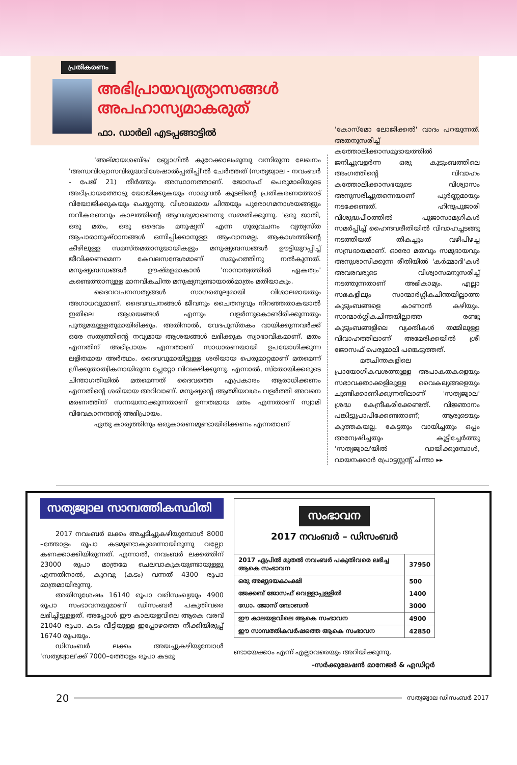പ്രതികരണം
അഭിപ്രായവ്യത്യാസങ്ങൾ
അപഹാസ്യമാകരുത്
ഫാ. ഡാർലി എടപ്പങ്ങാട്ടിൽ
'അല്മായശബ്ദം' ബ്ലോഗിൽ കുറേക്കാലംമുമ്പു വന്നിരുന്ന ലേഖനം 'അന്ധവിശ്വാസവിരുദ്ധവിശേഷാൽപ്പതിപ്പി'ൽ ചേർത്തത് (സത്യജ്വാല - നവംബർ - പേജ് 21) തീർത്തും അസ്ഥാനത്താണ്. ജോസഫ് പെരുമാലിയുടെ അഭിപ്രായത്തോടു യോജിക്കുകയും സാമുവൽ കൂടലിന്റെ പ്രതികരണത്തോട് വിയോജിക്കുകയും ചെയ്യുന്നു. വിശാലമായ ചിന്തയും പുരോഗമനാശയങ്ങളും നവീകരണവും കാലത്തിന്റെ ആവശ്യമാണെന്നു സമ്മതിക്കുന്നു. 'ഒരു ജാതി, ഒരു മതം, ഒരു ദൈവം മനുഷ്യന്' എന്ന ഗുരുവചനം വ്യത്യസ്ത ആചാരാനുഷ്ഠാനങ്ങൾ ഒന്നിപ്പിക്കാനുള്ള ആഹ്വാനമല്ല. ആകാശത്തിന്റെ കീഴിലുള്ള സമസ്തമതാനുയായികളും മനുഷ്യബന്ധങ്ങൾ ഊട്ടിയുറപ്പിച്ച് ജീവിക്കണമെന്ന കേവലസന്ദേശമാണ് സമൂഹത്തിനു നൽകുന്നത്. മനുഷ്യബന്ധങ്ങൾ ഊഷ്മളമാകാൻ 'നാനാത്വത്തിൽ ഏകത്വം' കണ്ടെത്താനുള്ള മാനവികചിന്ത മനുഷ്യനുണ്ടായാൽമാത്രം മതിയാകും.
ദൈവവചനസത്യങ്ങൾ സാഗരതുല്യമായി വിശാലമായതും അഗാധവുമാണ്. ദൈവവചനങ്ങൾ ജീവനും ചൈതന്യവും നിറഞ്ഞതാകയാൽ ഇതിലെ ആശയങ്ങൾ എന്നും വളർന്നുകൊണ്ടിരിക്കുന്നതും പുതുമയുള്ളതുമായിരിക്കും. അതിനാൽ, വേദപുസ്തകം വായിക്കുന്നവർക്ക് ഒരേ സത്യത്തിന്റെ നവ്യമായ ആശയങ്ങൾ ലഭിക്കുക സ്വാഭാവികമാണ്. മതം എന്നതിന് അഭിപ്രായം എന്നതാണ് സാധാരണയായി ഉപയോഗിക്കുന്ന ലളിതമായ അർത്ഥം. ദൈവവുമായിട്ടുള്ള ശരിയായ പെരുമാറ്റമാണ് മതമെന്ന് ഗ്രീക്കുതാത്വികനായിരുന്ന പ്ലേറ്റോ വിവക്ഷിക്കുന്നു. എന്നാൽ, സ്തോയിക്കരുടെ ചിന്താഗതിയിൽ മതമെന്നത് ദൈവത്തെ എപ്രകാരം ആരാധിക്കണം എന്നതിന്റെ ശരിയായ അറിവാണ്. മനുഷ്യന്റെ ആത്മീയവശം വളർത്തി അവനെ മരണത്തിന് സന്നദ്ധനാക്കുന്നതാണ് ഉന്നതമായ മതം എന്നതാണ് സ്വാമി വിവേകാനന്ദന്റെ അഭിപ്രായം.
ഏതു കാര്യത്തിനും ഒരുകാരണമുണ്ടായിരിക്കണം എന്നതാണ്
'കോസ്മോ ലോജിക്കൽ' വാദം പറയുന്നത്. അതനുസരിച്ച് കത്തോലിക്കാസമുദായത്തിൽ ജനിച്ചുവളർന്ന ഒരു കുടുംബത്തിലെ അംഗത്തിന്റെ വിവാഹം കത്തോലിക്കാസഭയുടെ വിശ്വാസം അനുസരിച്ചുതന്നെയാണ് പൂർണ്ണമായും നടക്കേണ്ടത്. ഹിന്ദുപൂജാരി വിശുദ്ധപീഠത്തിൽ പൂജാസാമഗ്രികൾ സമർപ്പിച്ച് ഹൈന്ദവരീതിയിൽ വിവാഹച്ചടങ്ങു നടത്തിയത് തികച്ചും വഴിപിഴച്ച സമ്പ്രദായമാണ്. ഓരോ മതവും സമുദായവും അനുശാസിക്കുന്ന രീതിയിൽ 'കർമ്മാദി'കൾ അവരവരുടെ വിശ്വാസമനുസരിച്ച് നടത്തുന്നതാണ് അഭികാമ്യം. എല്ലാ സഭകളിലും സാന്മാർഗ്ഗികചിന്തയില്ലാത്ത കുടുംബങ്ങളെ കാണാൻ കഴിയും. സാന്മാർഗ്ഗികചിന്തയില്ലാത്ത രണ്ടു കുടുംബങ്ങളിലെ വ്യക്തികൾ തമ്മിലുള്ള വിവാഹത്തിലാണ് അമേരിക്കയിൽ ശ്രീ ജോസഫ് പെരുമാലി പങ്കെടുത്തത്.
മതചിന്തകളിലെ പ്രായോഗികവശത്തുള്ള അപാകതകളെയും സഭാവക്താക്കളിലുള്ള വൈകല്യങ്ങളെയും ചൂണ്ടിക്കാണിക്കുന്നതിലാണ് 'സത്യജ്വാല' ശ്രദ്ധ കേന്ദ്രീകരിക്കേണ്ടത്. വിജ്ഞാനം പങ്കിട്ടുപ്രാപിക്കേണ്ടതാണ്; ആരുടെയും കുത്തകയല്ല. കേട്ടതും വായിച്ചതും ഒപ്പം അന്വേഷിച്ചതും കൂട്ടിച്ചേർത്തു 'സത്യജ്വാല'യിൽ വായിക്കുമ്പോൾ, വായനക്കാർ പ്രോട്ടസ്റ്റന്റ് ചിന്താ ▸▸
സത്യജ്വാല സാമ്പത്തികസ്ഥിതി
2017 നവംബർ ലക്കം അച്ചടിച്ചുകഴിയുമ്പോൾ 8000 –ത്തോളം രൂപാ കടമുണ്ടാകുമെന്നായിരുന്നു വല്ലോ കണക്കാക്കിയിരുന്നത്. എന്നാൽ, നവംബർ ലക്കത്തിന് 23000 രൂപാ മാത്രമേ ചെലവാകുകയുണ്ടായുള്ളു എന്നതിനാൽ, കുറവു (കടം) വന്നത് 4300 രൂപാ മാത്രമായിരുന്നു.
അതിനുശേഷം 16140 രൂപാ വരിസംഖ്യയും 4900 രൂപാ സംഭാവനയുമാണ് ഡിസംബർ പകുതിവരെ ലഭിച്ചിട്ടുള്ളത്. അപ്പോൾ ഈ കാലയളവിലെ ആകെ വരവ് 21040 രൂപാ. കടം വീട്ടിയുള്ള ഇപ്പോഴത്തെ നീക്കിയിരുപ്പ് 16740 രൂപയും.
ഡിസംബർ ലക്കം അയച്ചുകഴിയുമ്പോൾ 'സത്യജ്വാല'ക്ക് 7000–ത്തോളം രൂപാ കടമു
| സംഭാവന 2017 നവംബർ – ഡിസംബർ | |
| 2017 ഏപ്രിൽ മുതൽ നവംബർ പകുതിവരെ ലഭിച്ച ആകെ സംഭാവന | 37950 |
| ഒരു അഭ്യുദയകാംക്ഷി | 500 |
| ജേക്കബ് ജോസഫ് വെള്ളാപ്പള്ളിൽ | 1400 |
| ഡോ. ജോസ് ബോബൻ | 3000 |
| ഈ കാലയളവിലെ ആകെ സംഭാവന | 4900 |
| ഈ സാമ്പത്തികവർഷത്തെ ആകെ സംഭാവന | 42850 |
ണ്ടായേക്കാം എന്ന് എല്ലാവരെയും അറിയിക്കുന്നു.
–സർക്കുലേഷൻ മാനേജർ & എഡിറ്റർ
20
സത്യജ്വാല ഡിസംബർ 2017